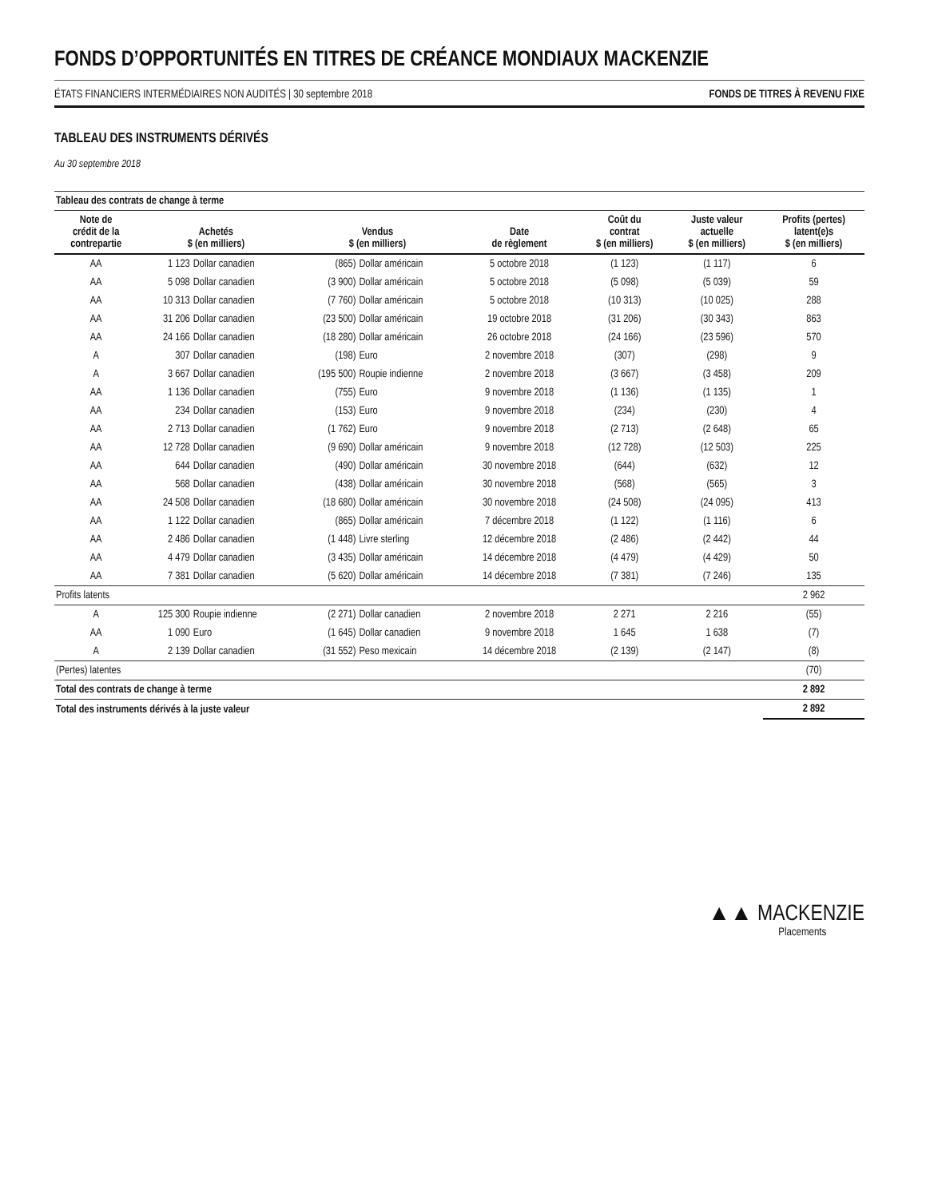FONDS D’OPPORTUNITÉS EN TITRES DE CRÉANCE MONDIAUX MACKENZIE
ÉTATS FINANCIERS INTERMÉDIAIRES NON AUDITÉS | 30 septembre 2018 FONDS DE TITRES À REVENU FIXE
TABLEAU DES INSTRUMENTS DÉRIVÉS
Au 30 septembre 2018
| Tableau des contrats de change à terme | | | | | | | | |
| --- | --- | --- | --- | --- | --- | --- | --- | --- |
| Note de crédit de la contrepartie | Achetés $ (en milliers) | | Vendus $ (en milliers) | | Date de règlement | Coût du contrat $ (en milliers) | Juste valeur actuelle $ (en milliers) | Profits (pertes) latent(e)s $ (en milliers) |
| AA | 1 123 | Dollar canadien | (865) | Dollar américain | 5 octobre 2018 | (1 123) | (1 117) | 6 |
| AA | 5 098 | Dollar canadien | (3 900) | Dollar américain | 5 octobre 2018 | (5 098) | (5 039) | 59 |
| AA | 10 313 | Dollar canadien | (7 760) | Dollar américain | 5 octobre 2018 | (10 313) | (10 025) | 288 |
| AA | 31 206 | Dollar canadien | (23 500) | Dollar américain | 19 octobre 2018 | (31 206) | (30 343) | 863 |
| AA | 24 166 | Dollar canadien | (18 280) | Dollar américain | 26 octobre 2018 | (24 166) | (23 596) | 570 |
| A | 307 | Dollar canadien | (198) | Euro | 2 novembre 2018 | (307) | (298) | 9 |
| A | 3 667 | Dollar canadien | (195 500) | Roupie indienne | 2 novembre 2018 | (3 667) | (3 458) | 209 |
| AA | 1 136 | Dollar canadien | (755) | Euro | 9 novembre 2018 | (1 136) | (1 135) | 1 |
| AA | 234 | Dollar canadien | (153) | Euro | 9 novembre 2018 | (234) | (230) | 4 |
| AA | 2 713 | Dollar canadien | (1 762) | Euro | 9 novembre 2018 | (2 713) | (2 648) | 65 |
| AA | 12 728 | Dollar canadien | (9 690) | Dollar américain | 9 novembre 2018 | (12 728) | (12 503) | 225 |
| AA | 644 | Dollar canadien | (490) | Dollar américain | 30 novembre 2018 | (644) | (632) | 12 |
| AA | 568 | Dollar canadien | (438) | Dollar américain | 30 novembre 2018 | (568) | (565) | 3 |
| AA | 24 508 | Dollar canadien | (18 680) | Dollar américain | 30 novembre 2018 | (24 508) | (24 095) | 413 |
| AA | 1 122 | Dollar canadien | (865) | Dollar américain | 7 décembre 2018 | (1 122) | (1 116) | 6 |
| AA | 2 486 | Dollar canadien | (1 448) | Livre sterling | 12 décembre 2018 | (2 486) | (2 442) | 44 |
| AA | 4 479 | Dollar canadien | (3 435) | Dollar américain | 14 décembre 2018 | (4 479) | (4 429) | 50 |
| AA | 7 381 | Dollar canadien | (5 620) | Dollar américain | 14 décembre 2018 | (7 381) | (7 246) | 135 |
| Profits latents | | | | | | | | 2 962 |
| A | 125 300 | Roupie indienne | (2 271) | Dollar canadien | 2 novembre 2018 | 2 271 | 2 216 | (55) |
| AA | 1 090 | Euro | (1 645) | Dollar canadien | 9 novembre 2018 | 1 645 | 1 638 | (7) |
| A | 2 139 | Dollar canadien | (31 552) | Peso mexicain | 14 décembre 2018 | (2 139) | (2 147) | (8) |
| (Pertes) latentes | | | | | | | | (70) |
| Total des contrats de change à terme | | | | | | | | 2 892 |
| Total des instruments dérivés à la juste valeur | | | | | | | | 2 892 |
▲▲ MACKENZIE
Placements